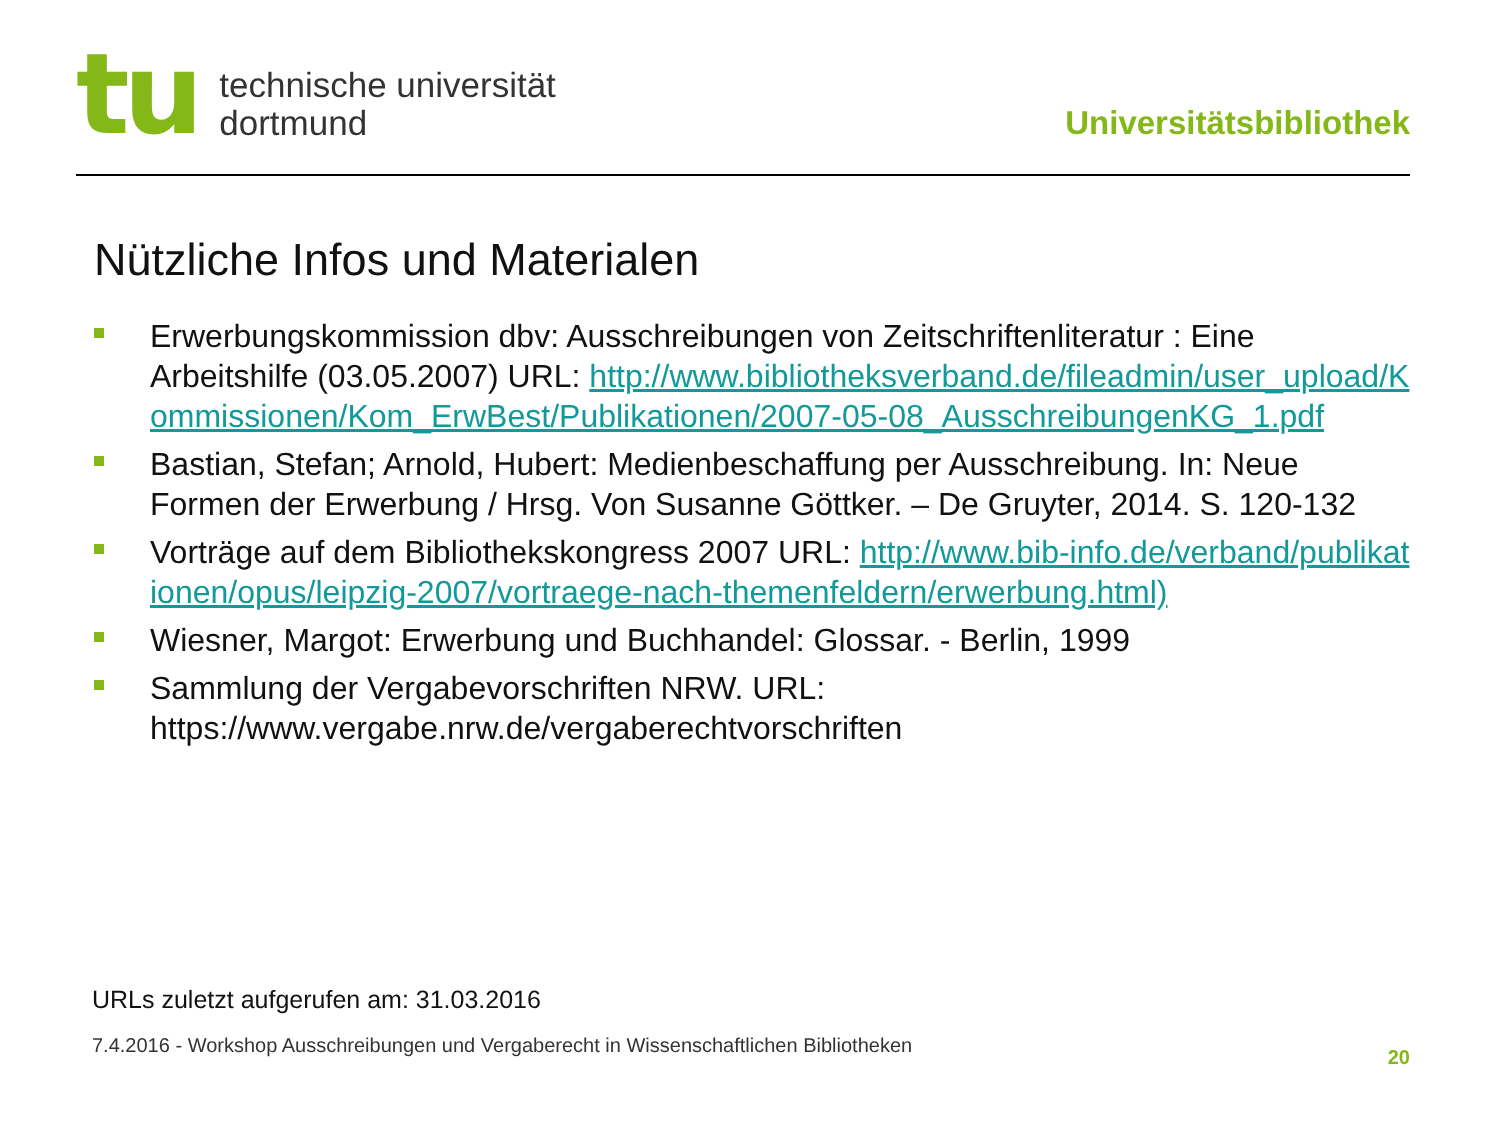tu
technische universität
dortmund
Universitätsbibliothek
Nützliche Infos und Materialen
Erwerbungskommission dbv: Ausschreibungen von Zeitschriftenliteratur : Eine Arbeitshilfe (03.05.2007) URL: http://www.bibliotheksverband.de/fileadmin/user_upload/Kommissionen/Kom_ErwBest/Publikationen/2007-05-08_AusschreibungenKG_1.pdf
Bastian, Stefan; Arnold, Hubert: Medienbeschaffung per Ausschreibung. In: Neue Formen der Erwerbung / Hrsg. Von Susanne Göttker. – De Gruyter, 2014. S. 120-132
Vorträge auf dem Bibliothekskongress 2007 URL: http://www.bib-info.de/verband/publikationen/opus/leipzig-2007/vortraege-nach-themenfeldern/erwerbung.html)
Wiesner, Margot: Erwerbung und Buchhandel: Glossar. - Berlin, 1999
Sammlung der Vergabevorschriften NRW. URL: https://www.vergabe.nrw.de/vergaberechtvorschriften
URLs zuletzt aufgerufen am: 31.03.2016
7.4.2016 - Workshop Ausschreibungen und Vergaberecht in Wissenschaftlichen Bibliotheken
20